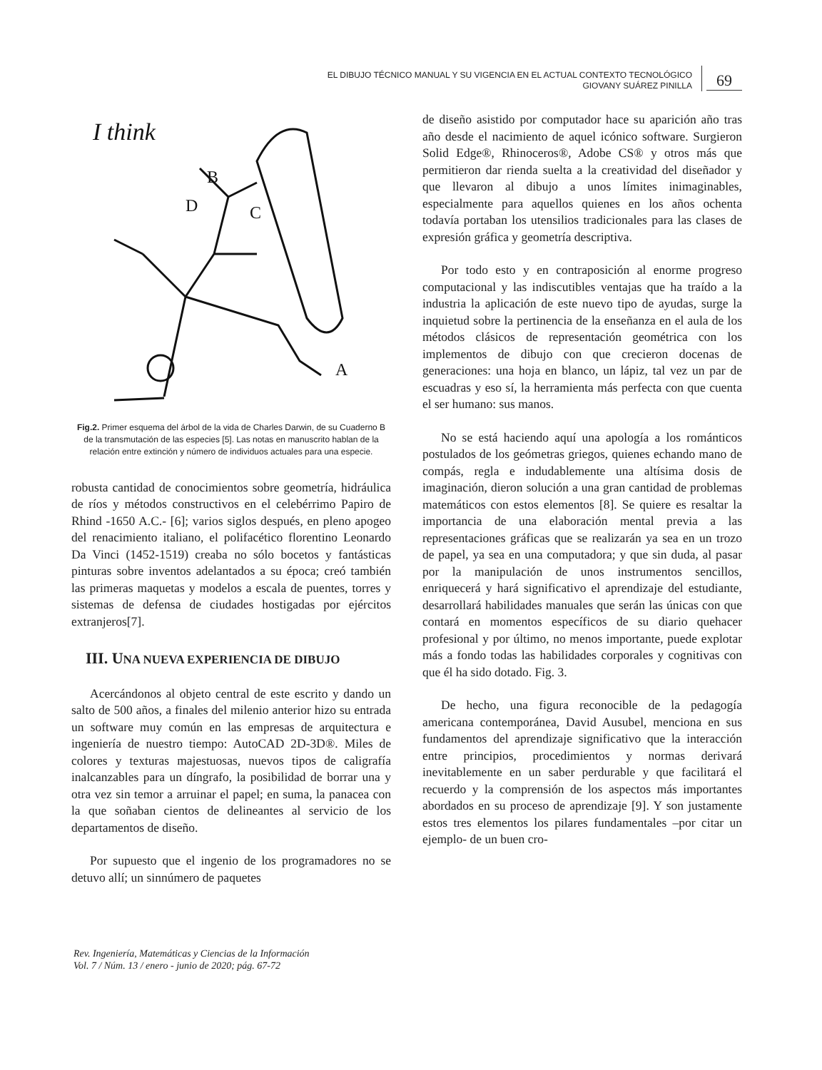EL DIBUJO TÉCNICO MANUAL Y SU VIGENCIA EN EL ACTUAL CONTEXTO TECNOLÓGICO
GIOVANY SUÁREZ PINILLA
69
I think
D
B
C
A
Fig.2. Primer esquema del árbol de la vida de Charles Darwin, de su Cuaderno B de la transmutación de las especies [5]. Las notas en manuscrito hablan de la relación entre extinción y número de individuos actuales para una especie.
robusta cantidad de conocimientos sobre geometría, hidráulica de ríos y métodos constructivos en el celebérrimo Papiro de Rhind -1650 A.C.- [6]; varios siglos después, en pleno apogeo del renacimiento italiano, el polifacético florentino Leonardo Da Vinci (1452-1519) creaba no sólo bocetos y fantásticas pinturas sobre inventos adelantados a su época; creó también las primeras maquetas y modelos a escala de puentes, torres y sistemas de defensa de ciudades hostigadas por ejércitos extranjeros[7].
III. UNA NUEVA EXPERIENCIA DE DIBUJO
Acercándonos al objeto central de este escrito y dando un salto de 500 años, a finales del milenio anterior hizo su entrada un software muy común en las empresas de arquitectura e ingeniería de nuestro tiempo: AutoCAD 2D-3D®. Miles de colores y texturas majestuosas, nuevos tipos de caligrafía inalcanzables para un díngrafo, la posibilidad de borrar una y otra vez sin temor a arruinar el papel; en suma, la panacea con la que soñaban cientos de delineantes al servicio de los departamentos de diseño.
Por supuesto que el ingenio de los programadores no se detuvo allí; un sinnúmero de paquetes
de diseño asistido por computador hace su aparición año tras año desde el nacimiento de aquel icónico software. Surgieron Solid Edge®, Rhinoceros®, Adobe CS® y otros más que permitieron dar rienda suelta a la creatividad del diseñador y que llevaron al dibujo a unos límites inimaginables, especialmente para aquellos quienes en los años ochenta todavía portaban los utensilios tradicionales para las clases de expresión gráfica y geometría descriptiva.
Por todo esto y en contraposición al enorme progreso computacional y las indiscutibles ventajas que ha traído a la industria la aplicación de este nuevo tipo de ayudas, surge la inquietud sobre la pertinencia de la enseñanza en el aula de los métodos clásicos de representación geométrica con los implementos de dibujo con que crecieron docenas de generaciones: una hoja en blanco, un lápiz, tal vez un par de escuadras y eso sí, la herramienta más perfecta con que cuenta el ser humano: sus manos.
No se está haciendo aquí una apología a los románticos postulados de los geómetras griegos, quienes echando mano de compás, regla e indudablemente una altísima dosis de imaginación, dieron solución a una gran cantidad de problemas matemáticos con estos elementos [8]. Se quiere es resaltar la importancia de una elaboración mental previa a las representaciones gráficas que se realizarán ya sea en un trozo de papel, ya sea en una computadora; y que sin duda, al pasar por la manipulación de unos instrumentos sencillos, enriquecerá y hará significativo el aprendizaje del estudiante, desarrollará habilidades manuales que serán las únicas con que contará en momentos específicos de su diario quehacer profesional y por último, no menos importante, puede explotar más a fondo todas las habilidades corporales y cognitivas con que él ha sido dotado. Fig. 3.
De hecho, una figura reconocible de la pedagogía americana contemporánea, David Ausubel, menciona en sus fundamentos del aprendizaje significativo que la interacción entre principios, procedimientos y normas derivará inevitablemente en un saber perdurable y que facilitará el recuerdo y la comprensión de los aspectos más importantes abordados en su proceso de aprendizaje [9]. Y son justamente estos tres elementos los pilares fundamentales –por citar un ejemplo- de un buen cro-
Rev. Ingeniería, Matemáticas y Ciencias de la Información
Vol. 7 / Núm. 13 / enero - junio de 2020; pág. 67-72